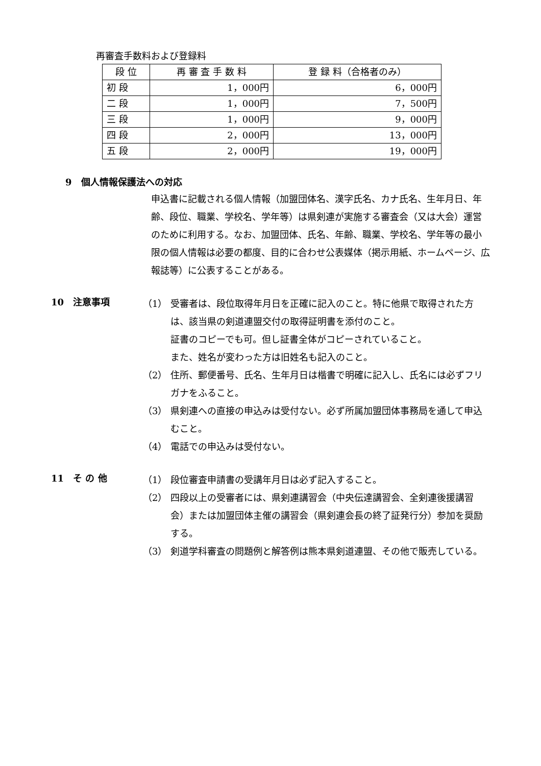再審査手数料および登録料
| 段 位 | 再 審 査 手 数 料 | 登 録 料（合格者のみ） |
| --- | --- | --- |
| 初 段 | 1，000円 | 6，000円 |
| 二 段 | 1，000円 | 7，500円 |
| 三 段 | 1，000円 | 9，000円 |
| 四 段 | 2，000円 | 13，000円 |
| 五 段 | 2，000円 | 19，000円 |
9　個人情報保護法への対応
申込書に記載される個人情報（加盟団体名、漢字氏名、カナ氏名、生年月日、年齢、段位、職業、学校名、学年等）は県剣連が実施する審査会（又は大会）運営のために利用する。なお、加盟団体、氏名、年齢、職業、学校名、学年等の最小限の個人情報は必要の都度、目的に合わせ公表媒体（掲示用紙、ホームページ、広報誌等）に公表することがある。
10　注意事項
（1） 受審者は、段位取得年月日を正確に記入のこと。特に他県で取得された方は、該当県の剣道連盟交付の取得証明書を添付のこと。
証書のコピーでも可。但し証書全体がコピーされていること。
また、姓名が変わった方は旧姓名も記入のこと。
（2） 住所、郵便番号、氏名、生年月日は楷書で明確に記入し、氏名には必ずフリガナをふること。
（3） 県剣連への直接の申込みは受付ない。必ず所属加盟団体事務局を通して申込むこと。
（4） 電話での申込みは受付ない。
11　そ の 他
（1） 段位審査申請書の受講年月日は必ず記入すること。
（2） 四段以上の受審者には、県剣連講習会（中央伝達講習会、全剣連後援講習会）または加盟団体主催の講習会（県剣連会長の終了証発行分）参加を奨励する。
（3） 剣道学科審査の問題例と解答例は熊本県剣道連盟、その他で販売している。